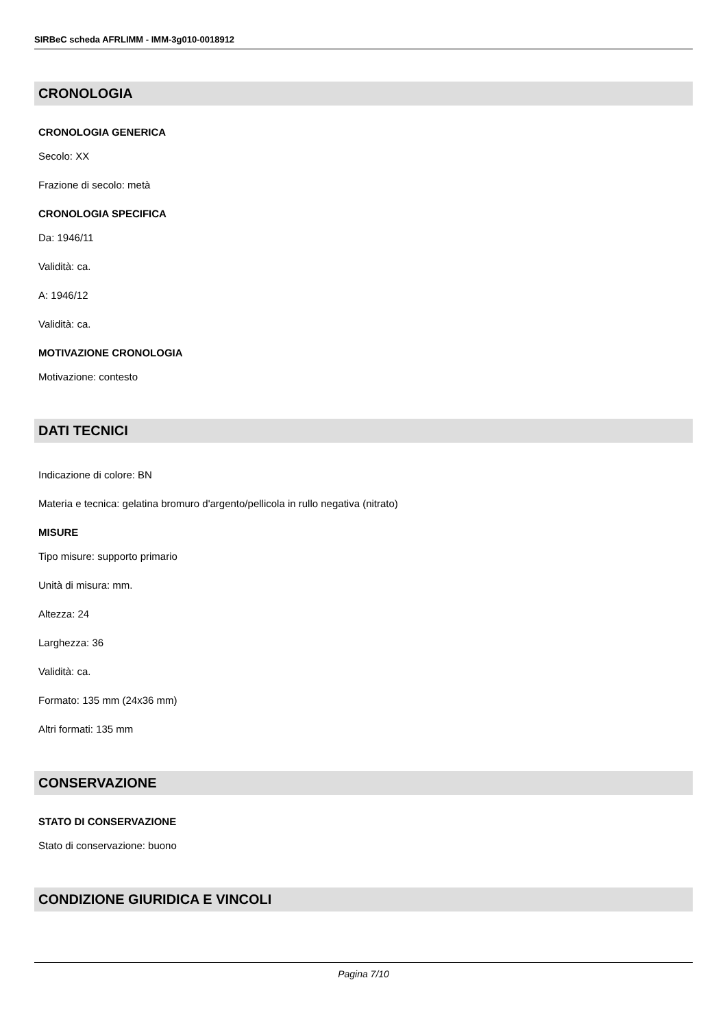SIRBeC scheda AFRLIMM - IMM-3g010-0018912
CRONOLOGIA
CRONOLOGIA GENERICA
Secolo: XX
Frazione di secolo: metà
CRONOLOGIA SPECIFICA
Da: 1946/11
Validità: ca.
A: 1946/12
Validità: ca.
MOTIVAZIONE CRONOLOGIA
Motivazione: contesto
DATI TECNICI
Indicazione di colore: BN
Materia e tecnica: gelatina bromuro d'argento/pellicola in rullo negativa (nitrato)
MISURE
Tipo misure: supporto primario
Unità di misura: mm.
Altezza: 24
Larghezza: 36
Validità: ca.
Formato: 135 mm (24x36 mm)
Altri formati: 135 mm
CONSERVAZIONE
STATO DI CONSERVAZIONE
Stato di conservazione: buono
CONDIZIONE GIURIDICA E VINCOLI
Pagina 7/10